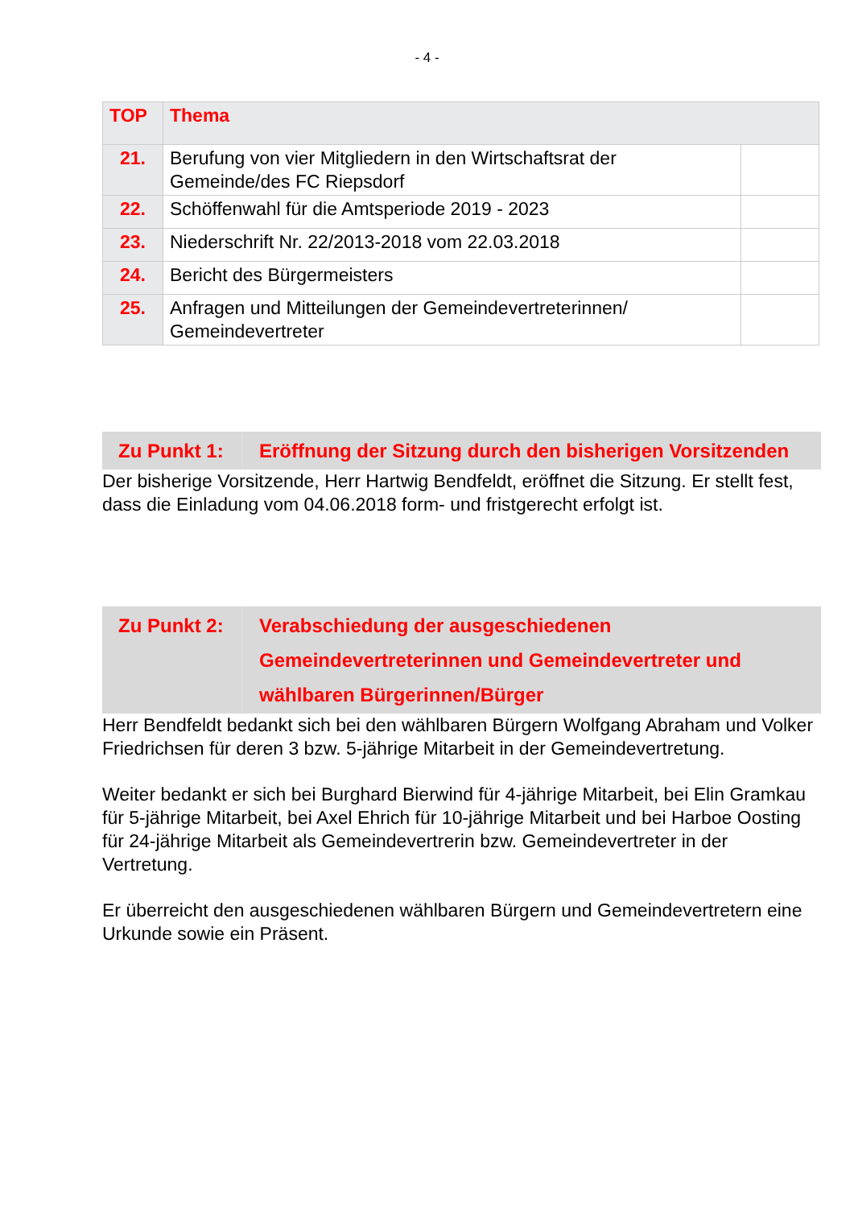- 4 -
| TOP | Thema | |
| --- | --- | --- |
| 21. | Berufung von vier Mitgliedern in den Wirtschaftsrat der Gemeinde/des FC Riepsdorf | |
| 22. | Schöffenwahl für die Amtsperiode 2019 - 2023 | |
| 23. | Niederschrift Nr. 22/2013-2018 vom 22.03.2018 | |
| 24. | Bericht des Bürgermeisters | |
| 25. | Anfragen und Mitteilungen der Gemeindevertreterinnen/ Gemeindevertreter | |
| Zu Punkt 1: | Eröffnung der Sitzung durch den bisherigen Vorsitzenden |
Der bisherige Vorsitzende, Herr Hartwig Bendfeldt, eröffnet die Sitzung. Er stellt fest, dass die Einladung vom 04.06.2018 form- und fristgerecht erfolgt ist.
| Zu Punkt 2: | Verabschiedung der ausgeschiedenen Gemeindevertreterinnen und Gemeindevertreter und wählbaren Bürgerinnen/Bürger |
Herr Bendfeldt bedankt sich bei den wählbaren Bürgern Wolfgang Abraham und Volker Friedrichsen für deren 3 bzw. 5-jährige Mitarbeit in der Gemeindevertretung.
Weiter bedankt er sich bei Burghard Bierwind für 4-jährige Mitarbeit, bei Elin Gramkau für 5-jährige Mitarbeit, bei Axel Ehrich für 10-jährige Mitarbeit und bei Harboe Oosting für 24-jährige Mitarbeit als Gemeindevertrerin bzw. Gemeindevertreter in der Vertretung.
Er überreicht den ausgeschiedenen wählbaren Bürgern und Gemeindevertretern eine Urkunde sowie ein Präsent.